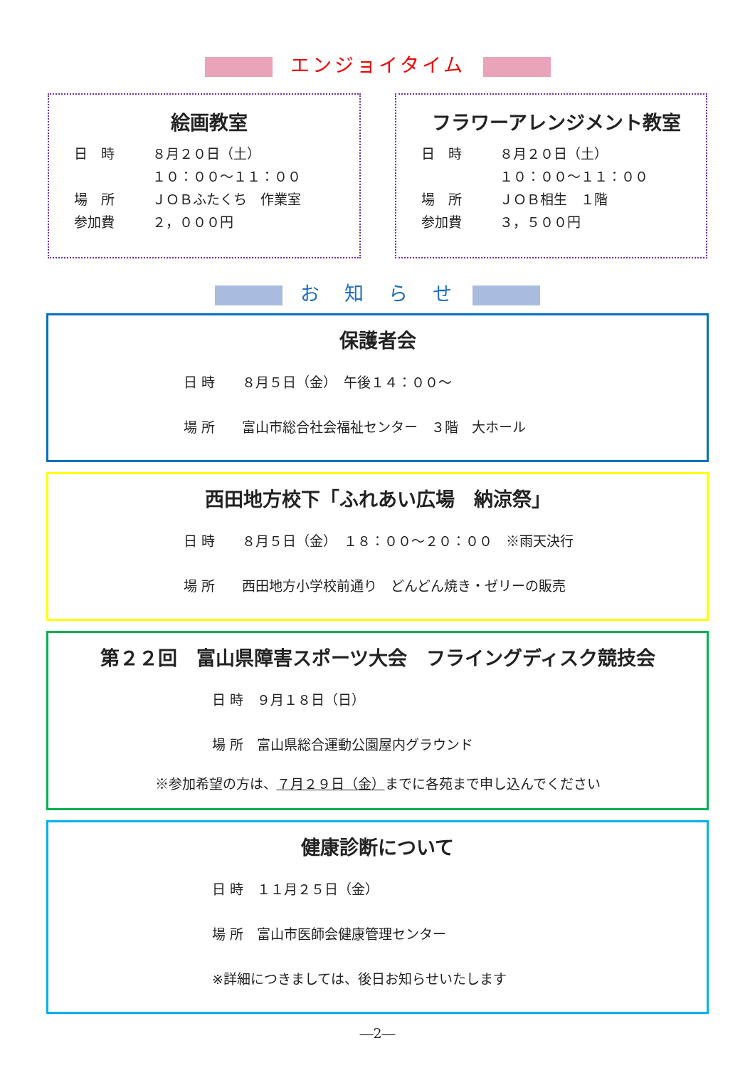エンジョイタイム
絵画教室
日　時 ８月２０日（土）
１０：００～１１：００
場　所 ＪＯＢふたくち　作業室
参加費 ２，０００円
フラワーアレンジメント教室
日　時 ８月２０日（土）
１０：００～１１：００
場　所 ＪＯＢ相生　１階
参加費 ３，５００円
お　知　ら　せ
保護者会
日 時　　８月５日（金）　午後１４：００～
場 所　　富山市総合社会福祉センター　３階　大ホール
西田地方校下「ふれあい広場　納涼祭」
日 時　　８月５日（金）　１８：００～２０：００　※雨天決行
場 所　　西田地方小学校前通り　どんどん焼き・ゼリーの販売
第２２回　富山県障害スポーツ大会　フライングディスク競技会
日 時　９月１８日（日）
場 所　富山県総合運動公園屋内グラウンド
※参加希望の方は、７月２９日（金）までに各苑まで申し込んでください
健康診断について
日 時　１１月２５日（金）
場 所　富山市医師会健康管理センター
※詳細につきましては、後日お知らせいたします
―2―